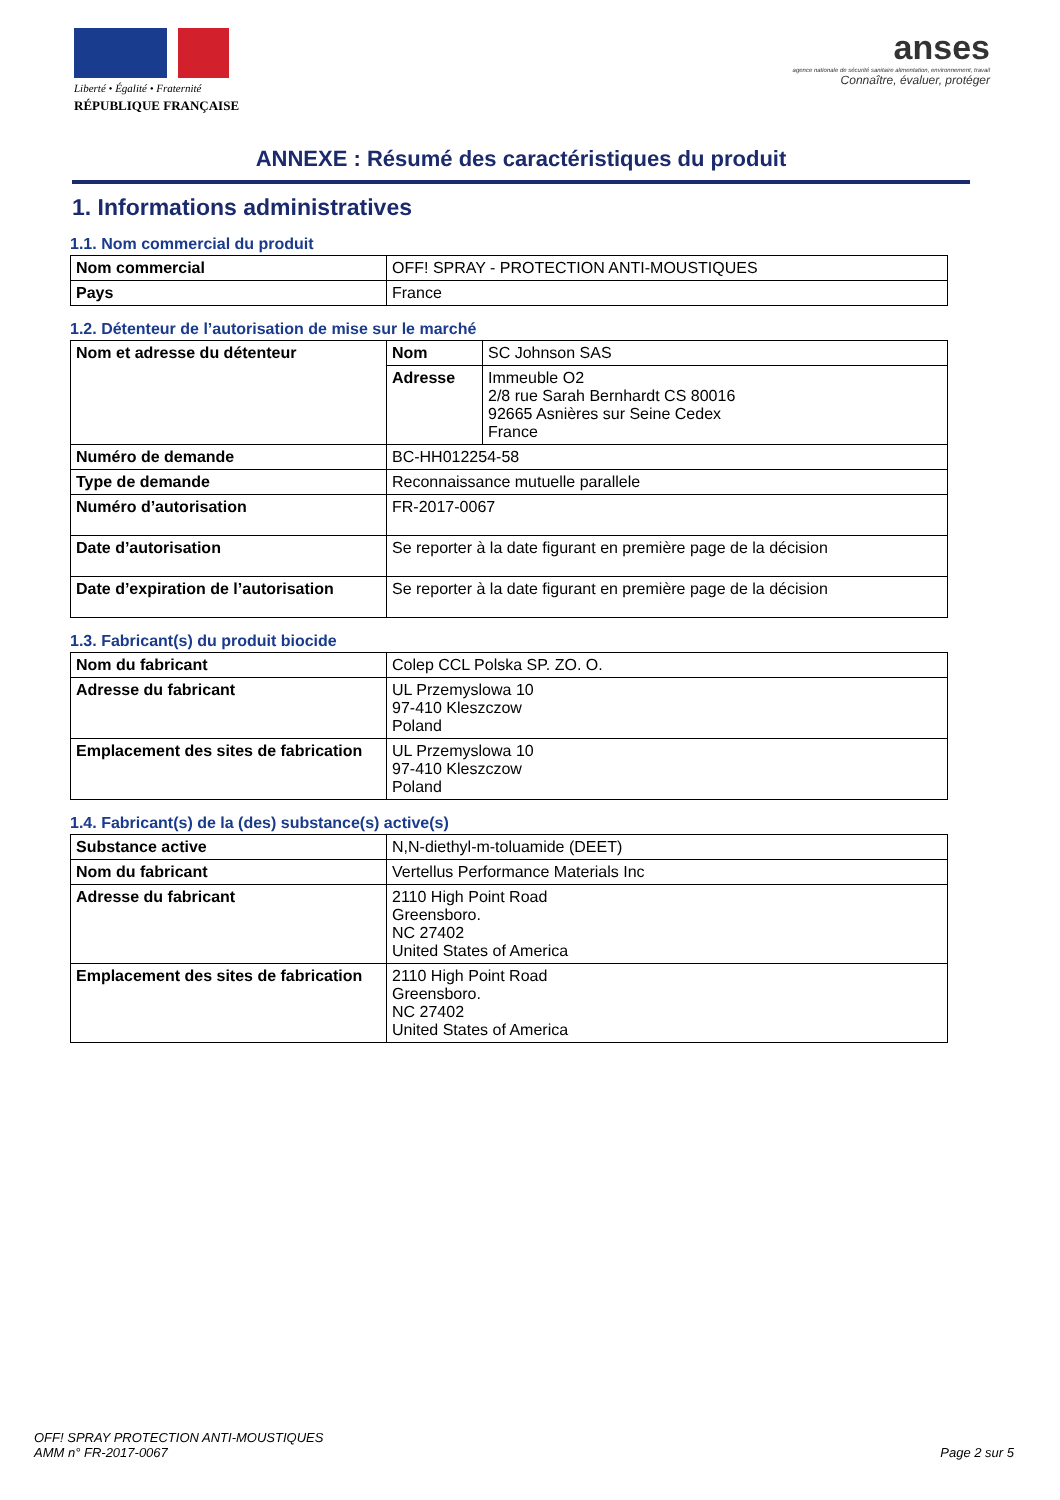Liberté • Égalité • Fraternité
RÉPUBLIQUE FRANÇAISE
anses
agence nationale de sécurité sanitaire alimentation, environnement, travail
Connaître, évaluer, protéger
ANNEXE : Résumé des caractéristiques du produit
1. Informations administratives
1.1. Nom commercial du produit
| Nom commercial | OFF! SPRAY - PROTECTION ANTI-MOUSTIQUES |
| Pays | France |
1.2. Détenteur de l’autorisation de mise sur le marché
| Nom et adresse du détenteur | Nom | SC Johnson SAS |
| | Adresse | Immeuble O2 2/8 rue Sarah Bernhardt CS 80016 92665 Asnières sur Seine Cedex France |
| Numéro de demande | BC-HH012254-58 | |
| Type de demande | Reconnaissance mutuelle parallele | |
| Numéro d’autorisation | FR-2017-0067 | |
| Date d’autorisation | Se reporter à la date figurant en première page de la décision | |
| Date d’expiration de l’autorisation | Se reporter à la date figurant en première page de la décision | |
1.3. Fabricant(s) du produit biocide
| Nom du fabricant | Colep CCL Polska SP. ZO. O. |
| Adresse du fabricant | UL Przemyslowa 10 97-410 Kleszczow Poland |
| Emplacement des sites de fabrication | UL Przemyslowa 10 97-410 Kleszczow Poland |
1.4. Fabricant(s) de la (des) substance(s) active(s)
| Substance active | N,N-diethyl-m-toluamide (DEET) |
| Nom du fabricant | Vertellus Performance Materials Inc |
| Adresse du fabricant | 2110 High Point Road Greensboro. NC 27402 United States of America |
| Emplacement des sites de fabrication | 2110 High Point Road Greensboro. NC 27402 United States of America |
OFF! SPRAY PROTECTION ANTI-MOUSTIQUES
AMM n° FR-2017-0067
Page 2 sur 5